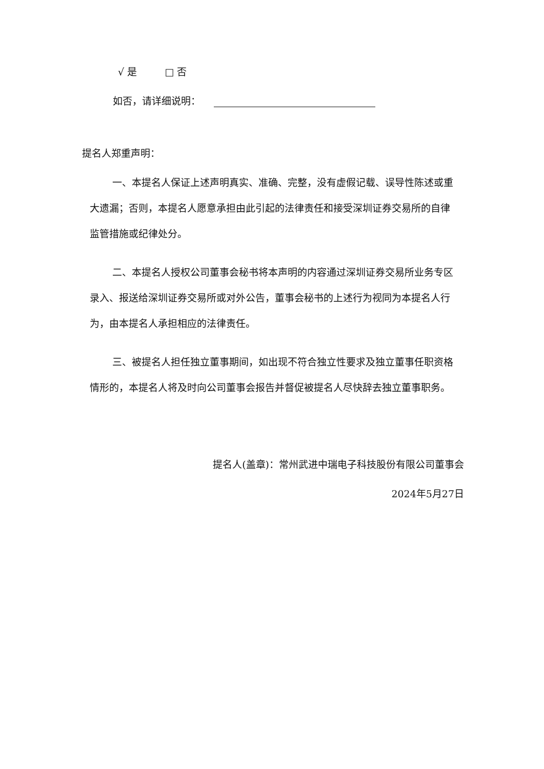√ 是 □ 否
如否，请详细说明：
提名人郑重声明：
一、本提名人保证上述声明真实、准确、完整，没有虚假记载、误导性陈述或重大遗漏；否则，本提名人愿意承担由此引起的法律责任和接受深圳证券交易所的自律监管措施或纪律处分。
二、本提名人授权公司董事会秘书将本声明的内容通过深圳证券交易所业务专区录入、报送给深圳证券交易所或对外公告，董事会秘书的上述行为视同为本提名人行为，由本提名人承担相应的法律责任。
三、被提名人担任独立董事期间，如出现不符合独立性要求及独立董事任职资格情形的，本提名人将及时向公司董事会报告并督促被提名人尽快辞去独立董事职务。
提名人(盖章)：常州武进中瑞电子科技股份有限公司董事会
2024年5月27日